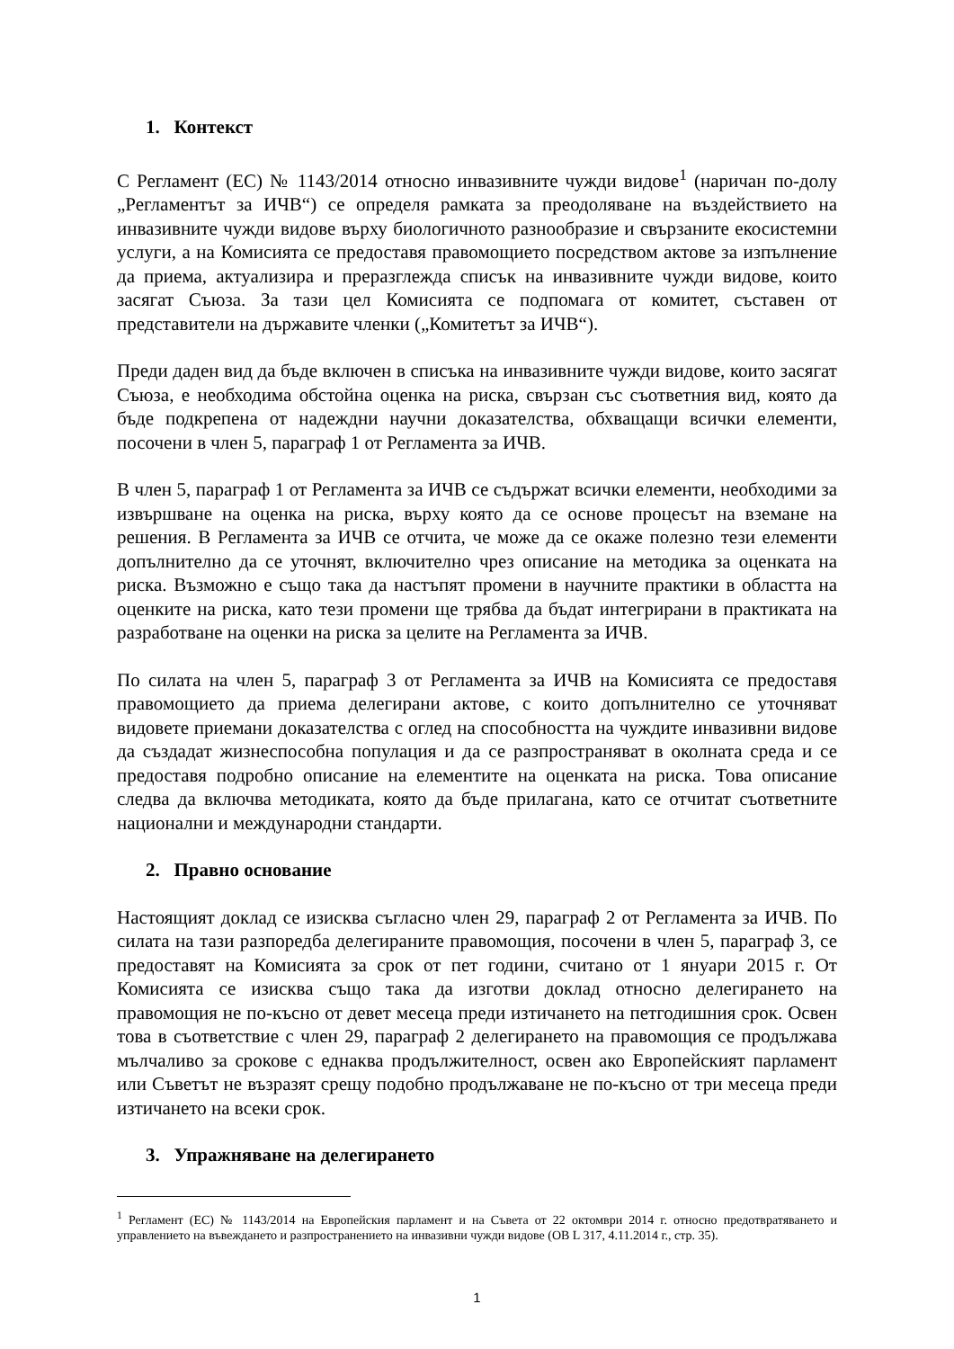1. Контекст
С Регламент (ЕС) № 1143/2014 относно инвазивните чужди видове<sup>1</sup> (наричан по-долу „Регламентът за ИЧВ“) се определя рамката за преодоляване на въздействието на инвазивните чужди видове върху биологичното разнообразие и свързаните екосистемни услуги, а на Комисията се предоставя правомощието посредством актове за изпълнение да приема, актуализира и преразглежда списък на инвазивните чужди видове, които засягат Съюза. За тази цел Комисията се подпомага от комитет, съставен от представители на държавите членки („Комитетът за ИЧВ“).
Преди даден вид да бъде включен в списъка на инвазивните чужди видове, които засягат Съюза, е необходима обстойна оценка на риска, свързан със съответния вид, която да бъде подкрепена от надеждни научни доказателства, обхващащи всички елементи, посочени в член 5, параграф 1 от Регламента за ИЧВ.
В член 5, параграф 1 от Регламента за ИЧВ се съдържат всички елементи, необходими за извършване на оценка на риска, върху която да се основе процесът на вземане на решения. В Регламента за ИЧВ се отчита, че може да се окаже полезно тези елементи допълнително да се уточнят, включително чрез описание на методика за оценката на риска. Възможно е също така да настъпят промени в научните практики в областта на оценките на риска, като тези промени ще трябва да бъдат интегрирани в практиката на разработване на оценки на риска за целите на Регламента за ИЧВ.
По силата на член 5, параграф 3 от Регламента за ИЧВ на Комисията се предоставя правомощието да приема делегирани актове, с които допълнително се уточняват видовете приемани доказателства с оглед на способността на чуждите инвазивни видове да създадат жизнеспособна популация и да се разпространяват в околната среда и се предоставя подробно описание на елементите на оценката на риска. Това описание следва да включва методиката, която да бъде прилагана, като се отчитат съответните национални и международни стандарти.
2. Правно основание
Настоящият доклад се изисква съгласно член 29, параграф 2 от Регламента за ИЧВ. По силата на тази разпоредба делегираните правомощия, посочени в член 5, параграф 3, се предоставят на Комисията за срок от пет години, считано от 1 януари 2015 г. От Комисията се изисква също така да изготви доклад относно делегирането на правомощия не по-късно от девет месеца преди изтичането на петгодишния срок. Освен това в съответствие с член 29, параграф 2 делегирането на правомощия се продължава мълчаливо за срокове с еднаква продължителност, освен ако Европейският парламент или Съветът не възразят срещу подобно продължаване не по-късно от три месеца преди изтичането на всеки срок.
3. Упражняване на делегирането
<sup>1</sup> Регламент (ЕС) № 1143/2014 на Европейския парламент и на Съвета от 22 октомври 2014 г. относно предотвратяването и управлението на въвеждането и разпространението на инвазивни чужди видове (ОВ L 317, 4.11.2014 г., стр. 35).
1